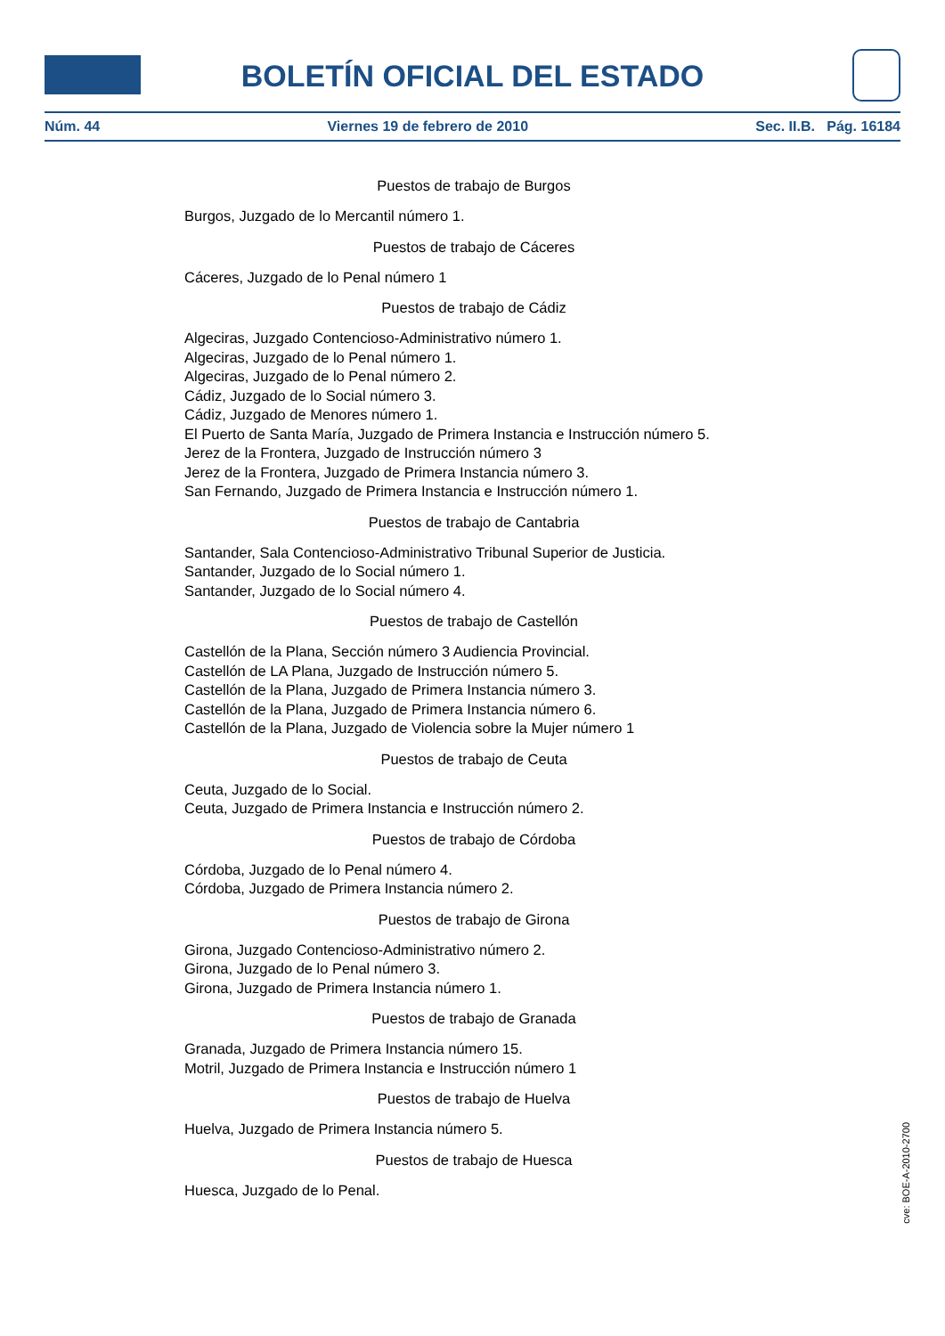BOLETÍN OFICIAL DEL ESTADO
Núm. 44 Viernes 19 de febrero de 2010 Sec. II.B. Pág. 16184
Puestos de trabajo de Burgos
Burgos, Juzgado de lo Mercantil número 1.
Puestos de trabajo de Cáceres
Cáceres, Juzgado de lo Penal número 1
Puestos de trabajo de Cádiz
Algeciras, Juzgado Contencioso-Administrativo número 1.
Algeciras, Juzgado de lo Penal número 1.
Algeciras, Juzgado de lo Penal número 2.
Cádiz, Juzgado de lo Social número 3.
Cádiz, Juzgado de Menores número 1.
El Puerto de Santa María, Juzgado de Primera Instancia e Instrucción número 5.
Jerez de la Frontera, Juzgado de Instrucción número 3
Jerez de la Frontera, Juzgado de Primera Instancia número 3.
San Fernando, Juzgado de Primera Instancia e Instrucción número 1.
Puestos de trabajo de Cantabria
Santander, Sala Contencioso-Administrativo Tribunal Superior de Justicia.
Santander, Juzgado de lo Social número 1.
Santander, Juzgado de lo Social número 4.
Puestos de trabajo de Castellón
Castellón de la Plana, Sección número 3 Audiencia Provincial.
Castellón de LA Plana, Juzgado de Instrucción número 5.
Castellón de la Plana, Juzgado de Primera Instancia número 3.
Castellón de la Plana, Juzgado de Primera Instancia número 6.
Castellón de la Plana, Juzgado de Violencia sobre la Mujer número 1
Puestos de trabajo de Ceuta
Ceuta, Juzgado de lo Social.
Ceuta, Juzgado de Primera Instancia e Instrucción número 2.
Puestos de trabajo de Córdoba
Córdoba, Juzgado de lo Penal número 4.
Córdoba, Juzgado de Primera Instancia número 2.
Puestos de trabajo de Girona
Girona, Juzgado Contencioso-Administrativo número 2.
Girona, Juzgado de lo Penal número 3.
Girona, Juzgado de Primera Instancia número 1.
Puestos de trabajo de Granada
Granada, Juzgado de Primera Instancia número 15.
Motril, Juzgado de Primera Instancia e Instrucción número 1
Puestos de trabajo de Huelva
Huelva, Juzgado de Primera Instancia número 5.
Puestos de trabajo de Huesca
Huesca, Juzgado de lo Penal.
cve: BOE-A-2010-2700